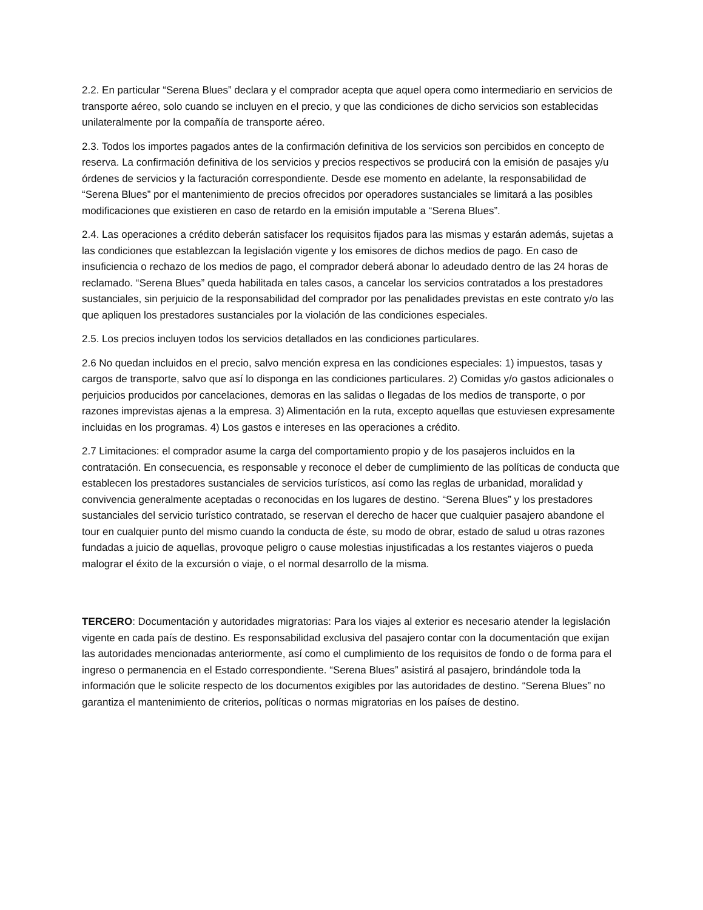2.2. En particular “Serena Blues” declara y el comprador acepta que aquel opera como intermediario en servicios de transporte aéreo, solo cuando se incluyen en el precio, y que las condiciones de dicho servicios son establecidas unilateralmente por la compañía de transporte aéreo.
2.3. Todos los importes pagados antes de la confirmación definitiva de los servicios son percibidos en concepto de reserva. La confirmación definitiva de los servicios y precios respectivos se producirá con la emisión de pasajes y/u órdenes de servicios y la facturación correspondiente. Desde ese momento en adelante, la responsabilidad de “Serena Blues” por el mantenimiento de precios ofrecidos por operadores sustanciales se limitará a las posibles modificaciones que existieren en caso de retardo en la emisión imputable a “Serena Blues”.
2.4. Las operaciones a crédito deberán satisfacer los requisitos fijados para las mismas y estarán además, sujetas a las condiciones que establezcan la legislación vigente y los emisores de dichos medios de pago. En caso de insuficiencia o rechazo de los medios de pago, el comprador deberá abonar lo adeudado dentro de las 24 horas de reclamado. “Serena Blues” queda habilitada en tales casos, a cancelar los servicios contratados a los prestadores sustanciales, sin perjuicio de la responsabilidad del comprador por las penalidades previstas en este contrato y/o las que apliquen los prestadores sustanciales por la violación de las condiciones especiales.
2.5. Los precios incluyen todos los servicios detallados en las condiciones particulares.
2.6 No quedan incluidos en el precio, salvo mención expresa en las condiciones especiales: 1) impuestos, tasas y cargos de transporte, salvo que así lo disponga en las condiciones particulares. 2) Comidas y/o gastos adicionales o perjuicios producidos por cancelaciones, demoras en las salidas o llegadas de los medios de transporte, o por razones imprevistas ajenas a la empresa. 3) Alimentación en la ruta, excepto aquellas que estuviesen expresamente incluidas en los programas. 4) Los gastos e intereses en las operaciones a crédito.
2.7 Limitaciones: el comprador asume la carga del comportamiento propio y de los pasajeros incluidos en la contratación. En consecuencia, es responsable y reconoce el deber de cumplimiento de las políticas de conducta que establecen los prestadores sustanciales de servicios turísticos, así como las reglas de urbanidad, moralidad y convivencia generalmente aceptadas o reconocidas en los lugares de destino. “Serena Blues” y los prestadores sustanciales del servicio turístico contratado, se reservan el derecho de hacer que cualquier pasajero abandone el tour en cualquier punto del mismo cuando la conducta de éste, su modo de obrar, estado de salud u otras razones fundadas a juicio de aquellas, provoque peligro o cause molestias injustificadas a los restantes viajeros o pueda malograr el éxito de la excursión o viaje, o el normal desarrollo de la misma.
TERCERO: Documentación y autoridades migratorias: Para los viajes al exterior es necesario atender la legislación vigente en cada país de destino. Es responsabilidad exclusiva del pasajero contar con la documentación que exijan las autoridades mencionadas anteriormente, así como el cumplimiento de los requisitos de fondo o de forma para el ingreso o permanencia en el Estado correspondiente. “Serena Blues” asistirá al pasajero, brindándole toda la información que le solicite respecto de los documentos exigibles por las autoridades de destino. “Serena Blues” no garantiza el mantenimiento de criterios, políticas o normas migratorias en los países de destino.